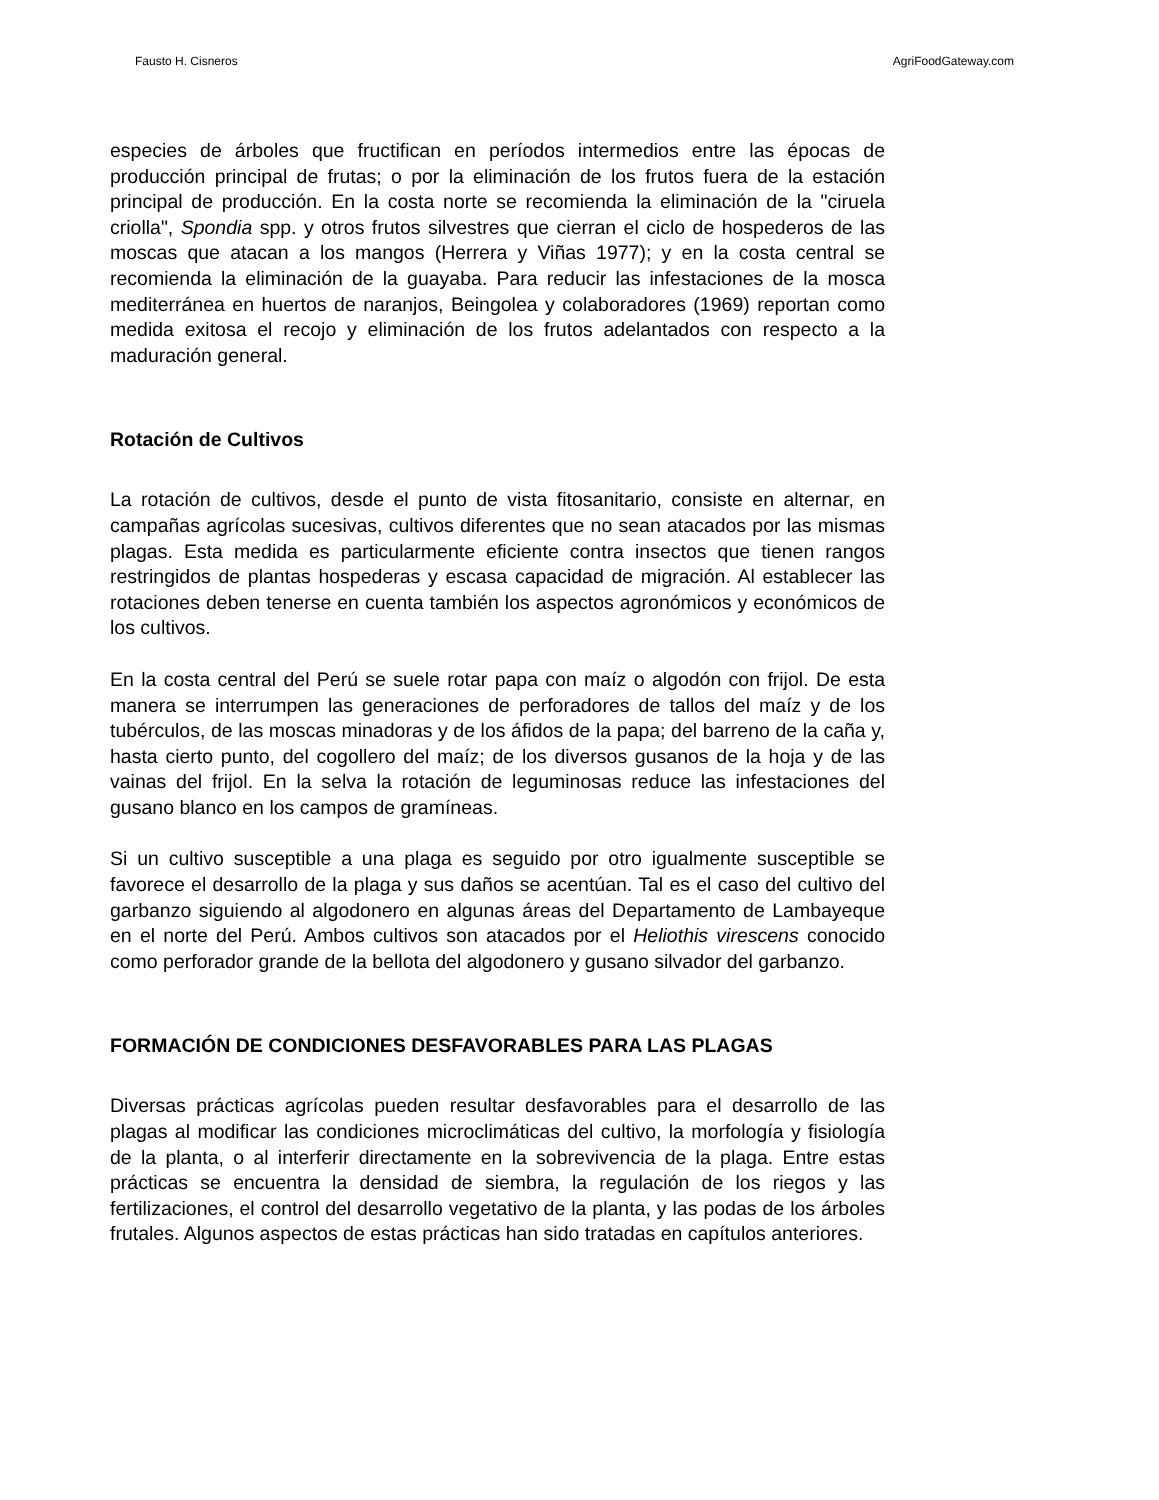Fausto H. Cisneros AgriFoodGateway.com
especies de árboles que fructifican en períodos intermedios entre las épocas de producción principal de frutas; o por la eliminación de los frutos fuera de la estación principal de producción. En la costa norte se recomienda la eliminación de la "ciruela criolla", Spondia spp. y otros frutos silvestres que cierran el ciclo de hospederos de las moscas que atacan a los mangos (Herrera y Viñas 1977); y en la costa central se recomienda la eliminación de la guayaba. Para reducir las infestaciones de la mosca mediterránea en huertos de naranjos, Beingolea y colaboradores (1969) reportan como medida exitosa el recojo y eliminación de los frutos adelantados con respecto a la maduración general.
Rotación de Cultivos
La rotación de cultivos, desde el punto de vista fitosanitario, consiste en alternar, en campañas agrícolas sucesivas, cultivos diferentes que no sean atacados por las mismas plagas. Esta medida es particularmente eficiente contra insectos que tienen rangos restringidos de plantas hospederas y escasa capacidad de migración. Al establecer las rotaciones deben tenerse en cuenta también los aspectos agronómicos y económicos de los cultivos.
En la costa central del Perú se suele rotar papa con maíz o algodón con frijol. De esta manera se interrumpen las generaciones de perforadores de tallos del maíz y de los tubérculos, de las moscas minadoras y de los áfidos de la papa; del barreno de la caña y, hasta cierto punto, del cogollero del maíz; de los diversos gusanos de la hoja y de las vainas del frijol. En la selva la rotación de leguminosas reduce las infestaciones del gusano blanco en los campos de gramíneas.
Si un cultivo susceptible a una plaga es seguido por otro igualmente susceptible se favorece el desarrollo de la plaga y sus daños se acentúan. Tal es el caso del cultivo del garbanzo siguiendo al algodonero en algunas áreas del Departamento de Lambayeque en el norte del Perú. Ambos cultivos son atacados por el Heliothis virescens conocido como perforador grande de la bellota del algodonero y gusano silvador del garbanzo.
FORMACIÓN DE CONDICIONES DESFAVORABLES PARA LAS PLAGAS
Diversas prácticas agrícolas pueden resultar desfavorables para el desarrollo de las plagas al modificar las condiciones microclimáticas del cultivo, la morfología y fisiología de la planta, o al interferir directamente en la sobrevivencia de la plaga. Entre estas prácticas se encuentra la densidad de siembra, la regulación de los riegos y las fertilizaciones, el control del desarrollo vegetativo de la planta, y las podas de los árboles frutales. Algunos aspectos de estas prácticas han sido tratadas en capítulos anteriores.